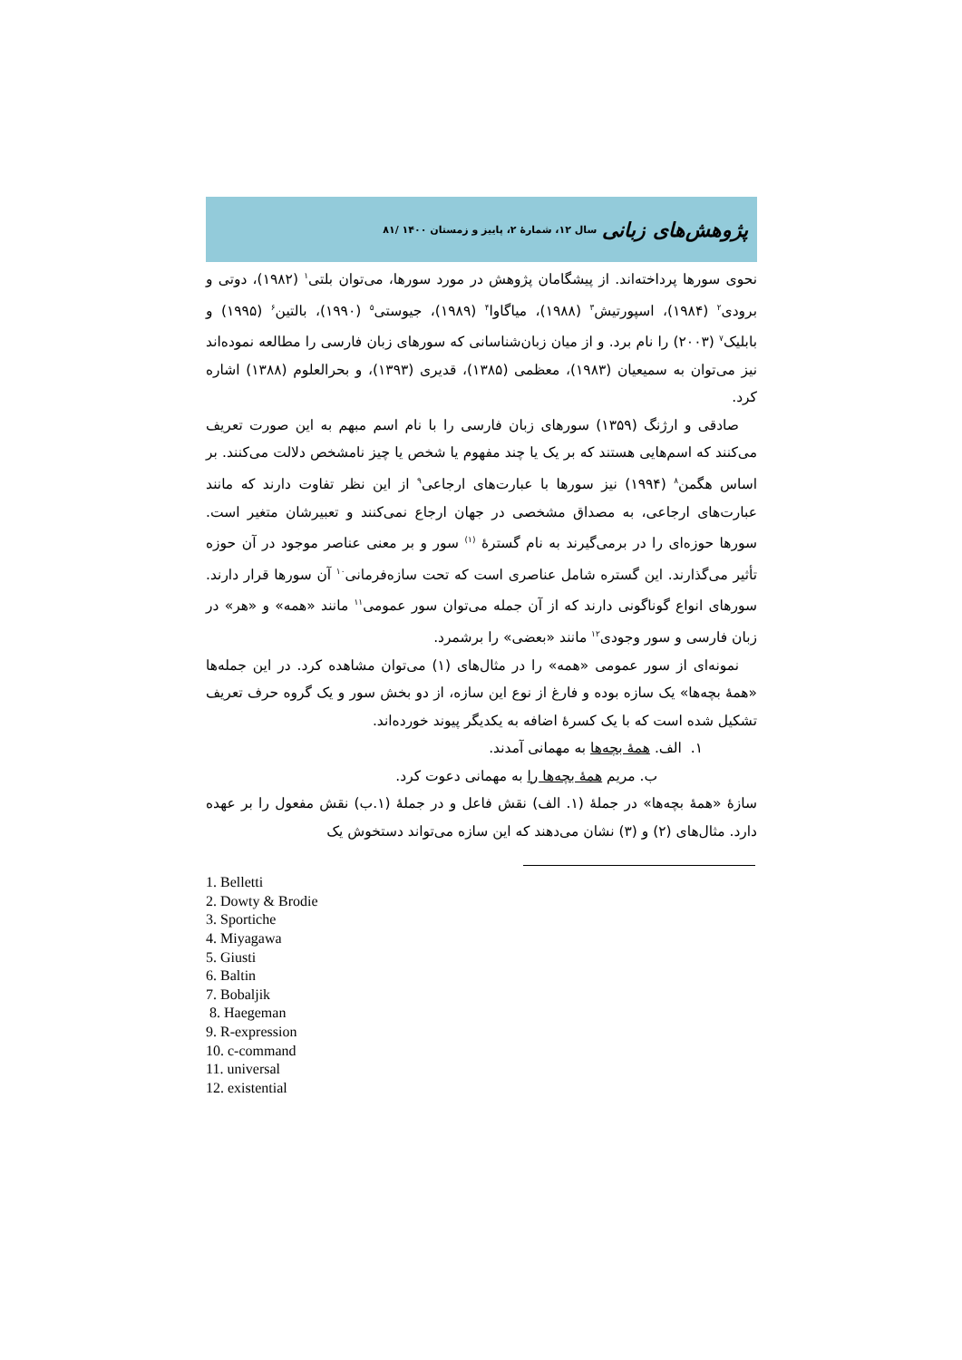پژوهش‌های زبانی سال ۱۲، شمارهٔ ۲، پاییز و زمستان ۱۴۰۰ /۸۱
نحوی سورها پرداخته‌اند. از پیشگامان پژوهش در مورد سورها، می‌توان بلتی<sup>۱</sup> (۱۹۸۲)، دوتی و برودی<sup>۲</sup> (۱۹۸۴)، اسپورتیش<sup>۳</sup> (۱۹۸۸)، میاگاوا<sup>۴</sup> (۱۹۸۹)، جیوستی<sup>۵</sup> (۱۹۹۰)، بالتین<sup>۶</sup> (۱۹۹۵) و بابلیک<sup>۷</sup> (۲۰۰۳) را نام برد. و از میان زبان‌شناسانی که سورهای زبان فارسی را مطالعه نموده‌اند نیز می‌توان به سمیعیان (۱۹۸۳)، معظمی (۱۳۸۵)، قدیری (۱۳۹۳)، و بحرالعلوم (۱۳۸۸) اشاره کرد.
صادقی و ارژنگ (۱۳۵۹) سورهای زبان فارسی را با نام اسم مبهم به این صورت تعریف می‌کنند که اسم‌هایی هستند که بر یک یا چند مفهوم یا شخص یا چیز نامشخص دلالت می‌کنند. بر اساس هگمن<sup>۸</sup> (۱۹۹۴) نیز سورها با عبارت‌های ارجاعی<sup>۹</sup> از این نظر تفاوت دارند که مانند عبارت‌های ارجاعی، به مصداق مشخصی در جهان ارجاع نمی‌کنند و تعبیرشان متغیر است. سورها حوزه‌ای را در برمی‌گیرند به نام گسترهٔ <sup>(۱)</sup> سور و بر معنی عناصر موجود در آن حوزه تأثیر می‌گذارند. این گستره شامل عناصری است که تحت سازه‌فرمانی<sup>۱۰</sup> آن سورها قرار دارند. سورهای انواع گوناگونی دارند که از آن جمله می‌توان سور عمومی<sup>۱۱</sup> مانند «همه» و «هر» در زبان فارسی و سور وجودی<sup>۱۲</sup> مانند «بعضی» را برشمرد.
نمونه‌ای از سور عمومی «همه» را در مثال‌های (۱) می‌توان مشاهده کرد. در این جمله‌ها «همهٔ بچه‌ها» یک سازه بوده و فارغ از نوع این سازه، از دو بخش سور و یک گروه حرف تعریف تشکیل شده است که با یک کسرهٔ اضافه به یکدیگر پیوند خورده‌اند.
۱. الف. همهٔ بچه‌ها به مهمانی آمدند.
ب. مریم همهٔ بچه‌ها را به مهمانی دعوت کرد.
سازهٔ «همهٔ بچه‌ها» در جملهٔ (۱. الف) نقش فاعل و در جملهٔ (۱.ب) نقش مفعول را بر عهده دارد. مثال‌های (۲) و (۳) نشان می‌دهند که این سازه می‌تواند دستخوش یک
1. Belletti
2. Dowty & Brodie
3. Sportiche
4. Miyagawa
5. Giusti
6. Baltin
7. Bobaljik
8. Haegeman
9. R-expression
10. c-command
11. universal
12. existential